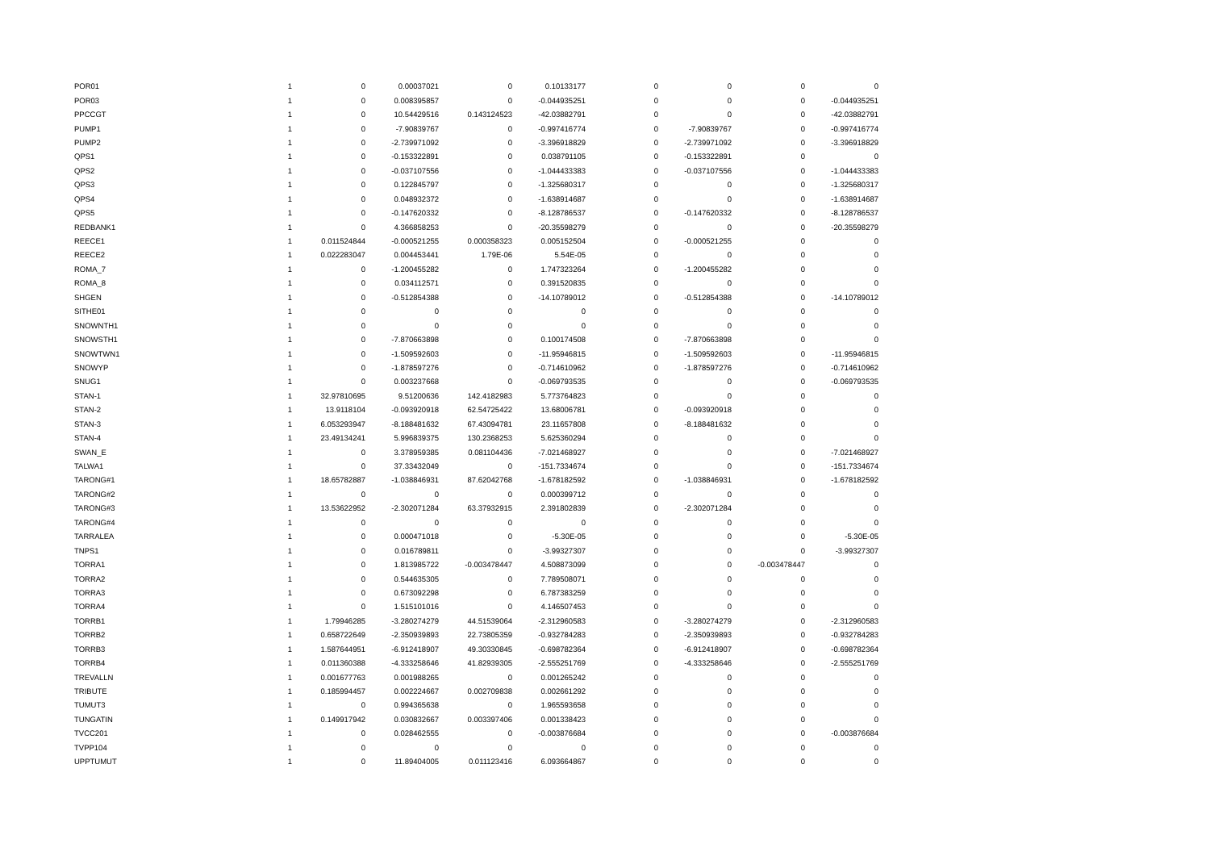| POR01 | 1 | 0 | 0.00037021 | 0 | 0.10133177 | 0 | 0 | 0 | 0 |
| POR03 | 1 | 0 | 0.008395857 | 0 | -0.044935251 | 0 | 0 | 0 | -0.044935251 |
| PPCCGT | 1 | 0 | 10.54429516 | 0.143124523 | -42.03882791 | 0 | 0 | 0 | -42.03882791 |
| PUMP1 | 1 | 0 | -7.90839767 | 0 | -0.997416774 | 0 | -7.90839767 | 0 | -0.997416774 |
| PUMP2 | 1 | 0 | -2.739971092 | 0 | -3.396918829 | 0 | -2.739971092 | 0 | -3.396918829 |
| QPS1 | 1 | 0 | -0.153322891 | 0 | 0.038791105 | 0 | -0.153322891 | 0 | 0 |
| QPS2 | 1 | 0 | -0.037107556 | 0 | -1.044433383 | 0 | -0.037107556 | 0 | -1.044433383 |
| QPS3 | 1 | 0 | 0.122845797 | 0 | -1.325680317 | 0 | 0 | 0 | -1.325680317 |
| QPS4 | 1 | 0 | 0.048932372 | 0 | -1.638914687 | 0 | 0 | 0 | -1.638914687 |
| QPS5 | 1 | 0 | -0.147620332 | 0 | -8.128786537 | 0 | -0.147620332 | 0 | -8.128786537 |
| REDBANK1 | 1 | 0 | 4.366858253 | 0 | -20.35598279 | 0 | 0 | 0 | -20.35598279 |
| REECE1 | 1 | 0.011524844 | -0.000521255 | 0.000358323 | 0.005152504 | 0 | -0.000521255 | 0 | 0 |
| REECE2 | 1 | 0.022283047 | 0.004453441 | 1.79E-06 | 5.54E-05 | 0 | 0 | 0 | 0 |
| ROMA_7 | 1 | 0 | -1.200455282 | 0 | 1.747323264 | 0 | -1.200455282 | 0 | 0 |
| ROMA_8 | 1 | 0 | 0.034112571 | 0 | 0.391520835 | 0 | 0 | 0 | 0 |
| SHGEN | 1 | 0 | -0.512854388 | 0 | -14.10789012 | 0 | -0.512854388 | 0 | -14.10789012 |
| SITHE01 | 1 | 0 | 0 | 0 | 0 | 0 | 0 | 0 | 0 |
| SNOWNTH1 | 1 | 0 | 0 | 0 | 0 | 0 | 0 | 0 | 0 |
| SNOWSTH1 | 1 | 0 | -7.870663898 | 0 | 0.100174508 | 0 | -7.870663898 | 0 | 0 |
| SNOWTWN1 | 1 | 0 | -1.509592603 | 0 | -11.95946815 | 0 | -1.509592603 | 0 | -11.95946815 |
| SNOWYP | 1 | 0 | -1.878597276 | 0 | -0.714610962 | 0 | -1.878597276 | 0 | -0.714610962 |
| SNUG1 | 1 | 0 | 0.003237668 | 0 | -0.069793535 | 0 | 0 | 0 | -0.069793535 |
| STAN-1 | 1 | 32.97810695 | 9.51200636 | 142.4182983 | 5.773764823 | 0 | 0 | 0 | 0 |
| STAN-2 | 1 | 13.9118104 | -0.093920918 | 62.54725422 | 13.68006781 | 0 | -0.093920918 | 0 | 0 |
| STAN-3 | 1 | 6.053293947 | -8.188481632 | 67.43094781 | 23.11657808 | 0 | -8.188481632 | 0 | 0 |
| STAN-4 | 1 | 23.49134241 | 5.996839375 | 130.2368253 | 5.625360294 | 0 | 0 | 0 | 0 |
| SWAN_E | 1 | 0 | 3.378959385 | 0.081104436 | -7.021468927 | 0 | 0 | 0 | -7.021468927 |
| TALWA1 | 1 | 0 | 37.33432049 | 0 | -151.7334674 | 0 | 0 | 0 | -151.7334674 |
| TARONG#1 | 1 | 18.65782887 | -1.038846931 | 87.62042768 | -1.678182592 | 0 | -1.038846931 | 0 | -1.678182592 |
| TARONG#2 | 1 | 0 | 0 | 0 | 0.000399712 | 0 | 0 | 0 | 0 |
| TARONG#3 | 1 | 13.53622952 | -2.302071284 | 63.37932915 | 2.391802839 | 0 | -2.302071284 | 0 | 0 |
| TARONG#4 | 1 | 0 | 0 | 0 | 0 | 0 | 0 | 0 | 0 |
| TARRALEA | 1 | 0 | 0.000471018 | 0 | -5.30E-05 | 0 | 0 | 0 | -5.30E-05 |
| TNPS1 | 1 | 0 | 0.016789811 | 0 | -3.99327307 | 0 | 0 | 0 | -3.99327307 |
| TORRA1 | 1 | 0 | 1.813985722 | -0.003478447 | 4.508873099 | 0 | 0 | -0.003478447 | 0 |
| TORRA2 | 1 | 0 | 0.544635305 | 0 | 7.789508071 | 0 | 0 | 0 | 0 |
| TORRA3 | 1 | 0 | 0.673092298 | 0 | 6.787383259 | 0 | 0 | 0 | 0 |
| TORRA4 | 1 | 0 | 1.515101016 | 0 | 4.146507453 | 0 | 0 | 0 | 0 |
| TORRB1 | 1 | 1.79946285 | -3.280274279 | 44.51539064 | -2.312960583 | 0 | -3.280274279 | 0 | -2.312960583 |
| TORRB2 | 1 | 0.658722649 | -2.350939893 | 22.73805359 | -0.932784283 | 0 | -2.350939893 | 0 | -0.932784283 |
| TORRB3 | 1 | 1.587644951 | -6.912418907 | 49.30330845 | -0.698782364 | 0 | -6.912418907 | 0 | -0.698782364 |
| TORRB4 | 1 | 0.011360388 | -4.333258646 | 41.82939305 | -2.555251769 | 0 | -4.333258646 | 0 | -2.555251769 |
| TREVALLN | 1 | 0.001677763 | 0.001988265 | 0 | 0.001265242 | 0 | 0 | 0 | 0 |
| TRIBUTE | 1 | 0.185994457 | 0.002224667 | 0.002709838 | 0.002661292 | 0 | 0 | 0 | 0 |
| TUMUT3 | 1 | 0 | 0.994365638 | 0 | 1.965593658 | 0 | 0 | 0 | 0 |
| TUNGATIN | 1 | 0.149917942 | 0.030832667 | 0.003397406 | 0.001338423 | 0 | 0 | 0 | 0 |
| TVCC201 | 1 | 0 | 0.028462555 | 0 | -0.003876684 | 0 | 0 | 0 | -0.003876684 |
| TVPP104 | 1 | 0 | 0 | 0 | 0 | 0 | 0 | 0 | 0 |
| UPPTUMUT | 1 | 0 | 11.89404005 | 0.011123416 | 6.093664867 | 0 | 0 | 0 | 0 |